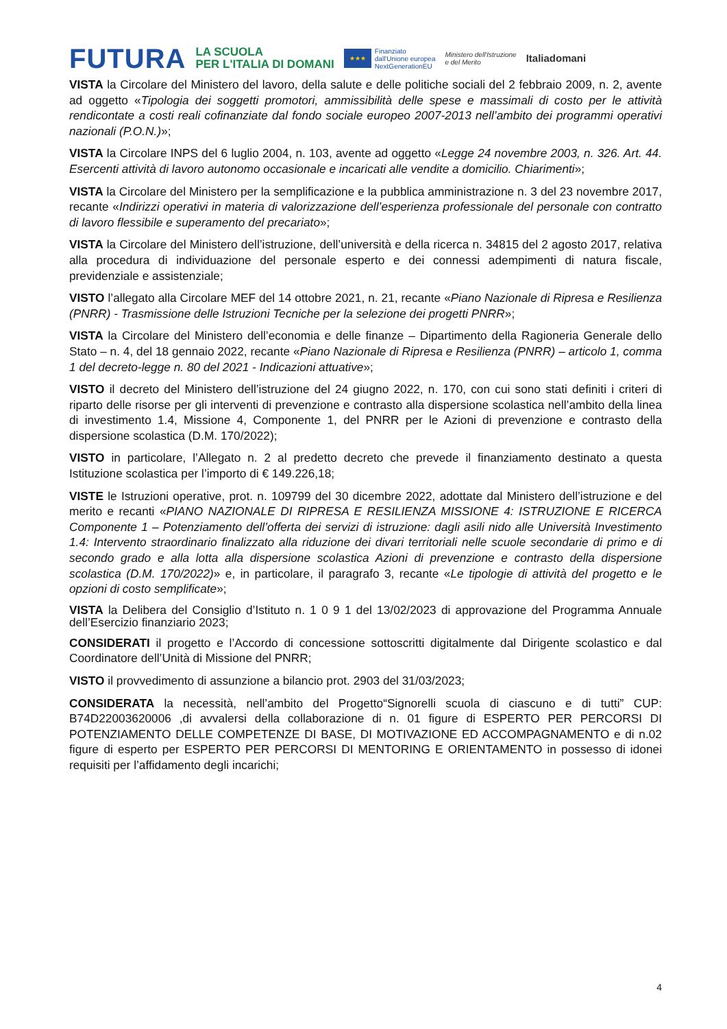FUTURA
LA SCUOLA
PER L'ITALIA DI DOMANI
★★★
Finanziato
dall'Unione europea
NextGenerationEU
Ministero dell'Istruzione
e del Merito
Italiadomani
VISTA la Circolare del Ministero del lavoro, della salute e delle politiche sociali del 2 febbraio 2009, n. 2, avente ad oggetto «Tipologia dei soggetti promotori, ammissibilità delle spese e massimali di costo per le attività rendicontate a costi reali cofinanziate dal fondo sociale europeo 2007-2013 nell’ambito dei programmi operativi nazionali (P.O.N.)»;
VISTA la Circolare INPS del 6 luglio 2004, n. 103, avente ad oggetto «Legge 24 novembre 2003, n. 326. Art. 44. Esercenti attività di lavoro autonomo occasionale e incaricati alle vendite a domicilio. Chiarimenti»;
VISTA la Circolare del Ministero per la semplificazione e la pubblica amministrazione n. 3 del 23 novembre 2017, recante «Indirizzi operativi in materia di valorizzazione dell’esperienza professionale del personale con contratto di lavoro flessibile e superamento del precariato»;
VISTA la Circolare del Ministero dell’istruzione, dell’università e della ricerca n. 34815 del 2 agosto 2017, relativa alla procedura di individuazione del personale esperto e dei connessi adempimenti di natura fiscale, previdenziale e assistenziale;
VISTO l’allegato alla Circolare MEF del 14 ottobre 2021, n. 21, recante «Piano Nazionale di Ripresa e Resilienza (PNRR) - Trasmissione delle Istruzioni Tecniche per la selezione dei progetti PNRR»;
VISTA la Circolare del Ministero dell’economia e delle finanze – Dipartimento della Ragioneria Generale dello Stato – n. 4, del 18 gennaio 2022, recante «Piano Nazionale di Ripresa e Resilienza (PNRR) – articolo 1, comma 1 del decreto-legge n. 80 del 2021 - Indicazioni attuative»;
VISTO il decreto del Ministero dell’istruzione del 24 giugno 2022, n. 170, con cui sono stati definiti i criteri di riparto delle risorse per gli interventi di prevenzione e contrasto alla dispersione scolastica nell’ambito della linea di investimento 1.4, Missione 4, Componente 1, del PNRR per le Azioni di prevenzione e contrasto della dispersione scolastica (D.M. 170/2022);
VISTO in particolare, l’Allegato n. 2 al predetto decreto che prevede il finanziamento destinato a questa Istituzione scolastica per l’importo di € 149.226,18;
VISTE le Istruzioni operative, prot. n. 109799 del 30 dicembre 2022, adottate dal Ministero dell’istruzione e del merito e recanti «PIANO NAZIONALE DI RIPRESA E RESILIENZA MISSIONE 4: ISTRUZIONE E RICERCA Componente 1 – Potenziamento dell’offerta dei servizi di istruzione: dagli asili nido alle Università Investimento 1.4: Intervento straordinario finalizzato alla riduzione dei divari territoriali nelle scuole secondarie di primo e di secondo grado e alla lotta alla dispersione scolastica Azioni di prevenzione e contrasto della dispersione scolastica (D.M. 170/2022)» e, in particolare, il paragrafo 3, recante «Le tipologie di attività del progetto e le opzioni di costo semplificate»;
VISTA la Delibera del Consiglio d’Istituto n. 1 0 9 1 del 13/02/2023 di approvazione del Programma Annuale dell’Esercizio finanziario 2023;
CONSIDERATI il progetto e l’Accordo di concessione sottoscritti digitalmente dal Dirigente scolastico e dal Coordinatore dell’Unità di Missione del PNRR;
VISTO il provvedimento di assunzione a bilancio prot. 2903 del 31/03/2023;
CONSIDERATA la necessità, nell’ambito del Progetto“Signorelli scuola di ciascuno e di tutti” CUP: B74D22003620006 ,di avvalersi della collaborazione di n. 01 figure di ESPERTO PER PERCORSI DI POTENZIAMENTO DELLE COMPETENZE DI BASE, DI MOTIVAZIONE ED ACCOMPAGNAMENTO e di n.02 figure di esperto per ESPERTO PER PERCORSI DI MENTORING E ORIENTAMENTO in possesso di idonei requisiti per l’affidamento degli incarichi;
4